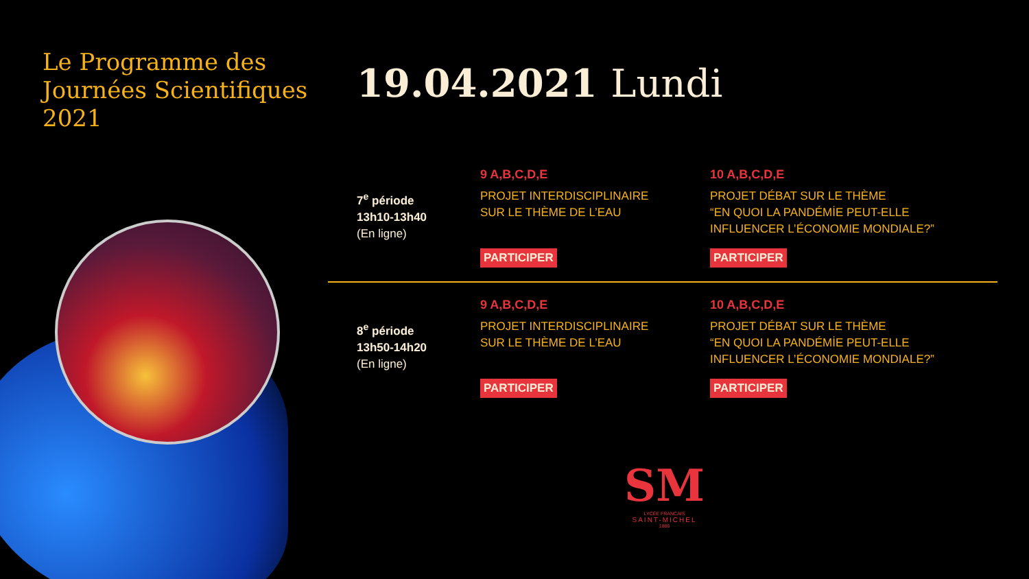Le Programme des
Journées Scientifiques
2021
19.04.2021 Lundi
7<sup>e</sup> période
13h10-13h40
(En ligne)
9 A,B,C,D,E
PROJET INTERDISCIPLINAIRE
SUR LE THÈME DE L’EAU
PARTICIPER
10 A,B,C,D,E
PROJET DÉBAT SUR LE THÈME
“EN QUOI LA PANDÉMİE PEUT-ELLE
INFLUENCER L’ÉCONOMIE MONDIALE?”
PARTICIPER
8<sup>e</sup> période
13h50-14h20
(En ligne)
9 A,B,C,D,E
PROJET INTERDISCIPLINAIRE
SUR LE THÈME DE L’EAU
PARTICIPER
10 A,B,C,D,E
PROJET DÉBAT SUR LE THÈME
“EN QUOI LA PANDÉMİE PEUT-ELLE
INFLUENCER L’ÉCONOMIE MONDIALE?”
PARTICIPER
SM
LYCÉE FRANCAIS
SAINT-MICHEL
1886